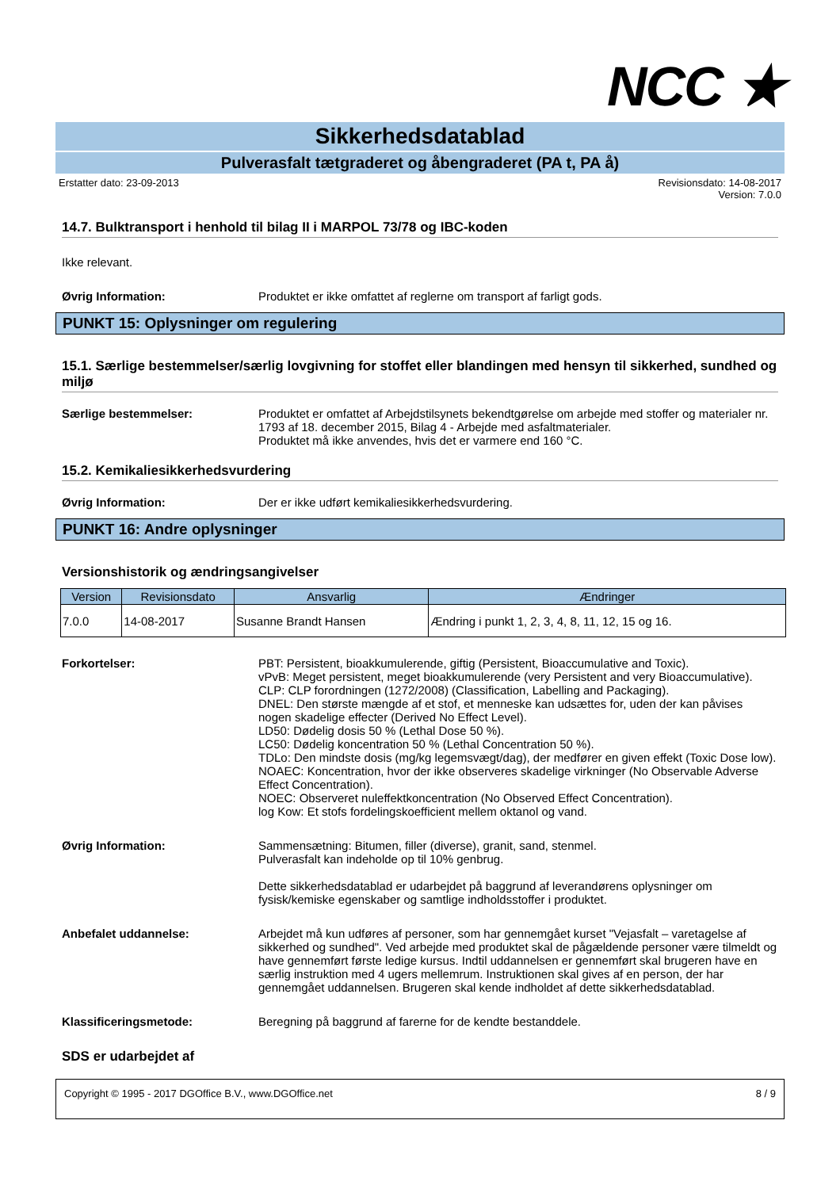NCC ★
Sikkerhedsdatablad
Pulverasfalt tætgraderet og åbengraderet (PA t, PA å)
Erstatter dato: 23-09-2013 Revisionsdato: 14-08-2017
Version: 7.0.0
14.7. Bulktransport i henhold til bilag II i MARPOL 73/78 og IBC-koden
Ikke relevant.
Øvrig Information: Produktet er ikke omfattet af reglerne om transport af farligt gods.
PUNKT 15: Oplysninger om regulering
15.1. Særlige bestemmelser/særlig lovgivning for stoffet eller blandingen med hensyn til sikkerhed, sundhed og miljø
Særlige bestemmelser: Produktet er omfattet af Arbejdstilsynets bekendtgørelse om arbejde med stoffer og materialer nr. 1793 af 18. december 2015, Bilag 4 - Arbejde med asfaltmaterialer.
Produktet må ikke anvendes, hvis det er varmere end 160 °C.
15.2. Kemikaliesikkerhedsvurdering
Øvrig Information: Der er ikke udført kemikaliesikkerhedsvurdering.
PUNKT 16: Andre oplysninger
Versionshistorik og ændringsangivelser
| Version | Revisionsdato | Ansvarlig | Ændringer |
| --- | --- | --- | --- |
| 7.0.0 | 14-08-2017 | Susanne Brandt Hansen | Ændring i punkt 1, 2, 3, 4, 8, 11, 12, 15 og 16. |
Forkortelser: PBT: Persistent, bioakkumulerende, giftig (Persistent, Bioaccumulative and Toxic).
vPvB: Meget persistent, meget bioakkumulerende (very Persistent and very Bioaccumulative).
CLP: CLP forordningen (1272/2008) (Classification, Labelling and Packaging).
DNEL: Den største mængde af et stof, et menneske kan udsættes for, uden der kan påvises nogen skadelige effecter (Derived No Effect Level).
LD50: Dødelig dosis 50 % (Lethal Dose 50 %).
LC50: Dødelig koncentration 50 % (Lethal Concentration 50 %).
TDLo: Den mindste dosis (mg/kg legemsvægt/dag), der medfører en given effekt (Toxic Dose low).
NOAEC: Koncentration, hvor der ikke observeres skadelige virkninger (No Observable Adverse Effect Concentration).
NOEC: Observeret nuleffektkoncentration (No Observed Effect Concentration).
log Kow: Et stofs fordelingskoefficient mellem oktanol og vand.
Øvrig Information: Sammensætning: Bitumen, filler (diverse), granit, sand, stenmel.
Pulverasfalt kan indeholde op til 10% genbrug.
Dette sikkerhedsdatablad er udarbejdet på baggrund af leverandørens oplysninger om fysisk/kemiske egenskaber og samtlige indholdsstoffer i produktet.
Anbefalet uddannelse: Arbejdet må kun udføres af personer, som har gennemgået kurset "Vejasfalt – varetagelse af sikkerhed og sundhed". Ved arbejde med produktet skal de pågældende personer være tilmeldt og have gennemført første ledige kursus. Indtil uddannelsen er gennemført skal brugeren have en særlig instruktion med 4 ugers mellemrum. Instruktionen skal gives af en person, der har gennemgået uddannelsen. Brugeren skal kende indholdet af dette sikkerhedsdatablad.
Klassificeringsmetode: Beregning på baggrund af farerne for de kendte bestanddele.
SDS er udarbejdet af
Copyright © 1995 - 2017 DGOffice B.V., www.DGOffice.net 8 / 9